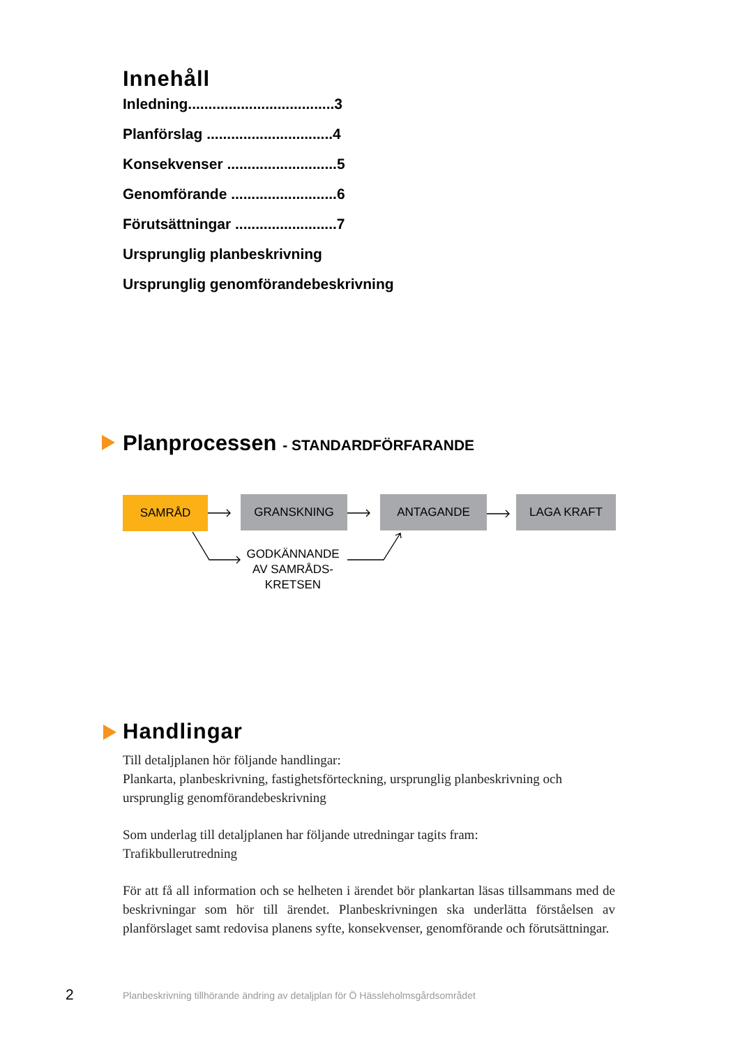Innehåll
Inledning....................................3
Planförslag ...............................4
Konsekvenser ...........................5
Genomförande ..........................6
Förutsättningar .........................7
Ursprunglig planbeskrivning
Ursprunglig genomförandebeskrivning
Planprocessen - STANDARDFÖRFARANDE
SAMRÅD GRANSKNING ANTAGANDE LAGA KRAFT
GODKÄNNANDE AV SAMRÅDS-
KRETSEN
Handlingar
Till detaljplanen hör följande handlingar:
Plankarta, planbeskrivning, fastighetsförteckning, ursprunglig planbeskrivning och ursprunglig genomförandebeskrivning
Som underlag till detaljplanen har följande utredningar tagits fram:
Trafikbullerutredning
För att få all information och se helheten i ärendet bör plankartan läsas tillsammans med de beskrivningar som hör till ärendet. Planbeskrivningen ska underlätta förståelsen av planförslaget samt redovisa planens syfte, konsekvenser, genomförande och förutsättningar.
2
Planbeskrivning tillhörande ändring av detaljplan för Ö Hässleholmsgårdsområdet